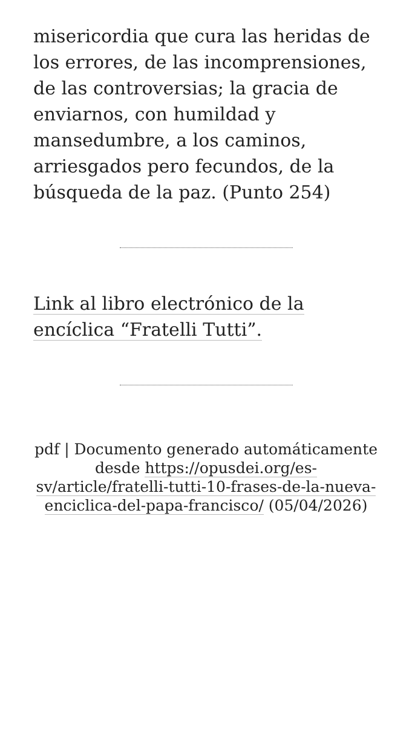misericordia que cura las heridas de los errores, de las incomprensiones, de las controversias; la gracia de enviarnos, con humildad y mansedumbre, a los caminos, arriesgados pero fecundos, de la búsqueda de la paz. (Punto 254)
Link al libro electrónico de la encíclica “Fratelli Tutti”.
pdf | Documento generado automáticamente desde https://opusdei.org/es-sv/article/fratelli-tutti-10-frases-de-la-nueva-enciclica-del-papa-francisco/ (05/04/2026)